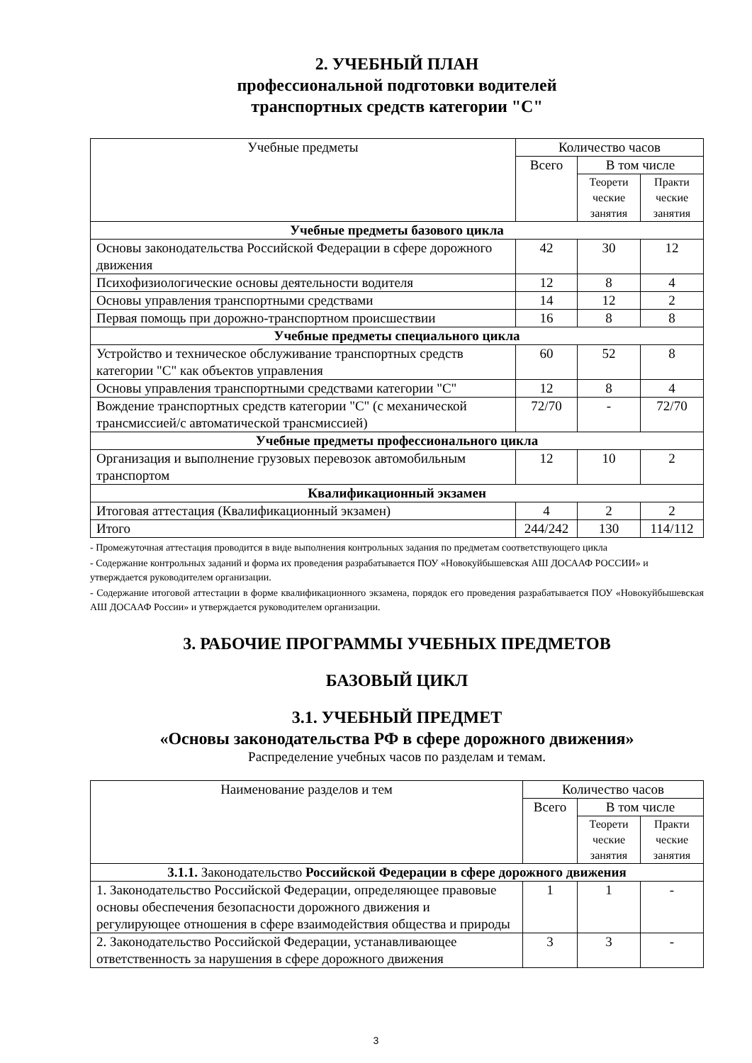2. УЧЕБНЫЙ ПЛАН
профессиональной подготовки водителей
транспортных средств категории "С"
| Учебные предметы | Количество часов | | |
| --- | --- | --- | --- |
| | Всего | В том числе | |
| | | Теорети ческие занятия | Практи ческие занятия |
| Учебные предметы базового цикла | | | |
| Основы законодательства Российской Федерации в сфере дорожного движения | 42 | 30 | 12 |
| Психофизиологические основы деятельности водителя | 12 | 8 | 4 |
| Основы управления транспортными средствами | 14 | 12 | 2 |
| Первая помощь при дорожно-транспортном происшествии | 16 | 8 | 8 |
| Учебные предметы специального цикла | | | |
| Устройство и техническое обслуживание транспортных средств категории "С" как объектов управления | 60 | 52 | 8 |
| Основы управления транспортными средствами категории "С" | 12 | 8 | 4 |
| Вождение транспортных средств категории "С" (с механической трансмиссией/с автоматической трансмиссией) | 72/70 | - | 72/70 |
| Учебные предметы профессионального цикла | | | |
| Организация и выполнение грузовых перевозок автомобильным транспортом | 12 | 10 | 2 |
| Квалификационный экзамен | | | |
| Итоговая аттестация (Квалификационный экзамен) | 4 | 2 | 2 |
| Итого | 244/242 | 130 | 114/112 |
- Промежуточная аттестация проводится в виде выполнения контрольных задания по предметам соответствующего цикла
- Содержание контрольных заданий и форма их проведения разрабатывается ПОУ «Новокуйбышевская АШ ДОСААФ РОССИИ» и утверждается руководителем организации.
- Содержание итоговой аттестации в форме квалификационного экзамена, порядок его проведения разрабатывается ПОУ «Новокуйбышевская АШ ДОСААФ России» и утверждается руководителем организации.
3. РАБОЧИЕ ПРОГРАММЫ УЧЕБНЫХ ПРЕДМЕТОВ
БАЗОВЫЙ ЦИКЛ
3.1. УЧЕБНЫЙ ПРЕДМЕТ
«Основы законодательства РФ в сфере дорожного движения»
Распределение учебных часов по разделам и темам.
| Наименование разделов и тем | Количество часов | | |
| --- | --- | --- | --- |
| | Всего | В том числе | |
| | | Теорети ческие занятия | Практи ческие занятия |
| 3.1.1. Законодательство Российской Федерации в сфере дорожного движения | | | |
| 1. Законодательство Российской Федерации, определяющее правовые основы обеспечения безопасности дорожного движения и регулирующее отношения в сфере взаимодействия общества и природы | 1 | 1 | - |
| 2. Законодательство Российской Федерации, устанавливающее ответственность за нарушения в сфере дорожного движения | 3 | 3 | - |
3